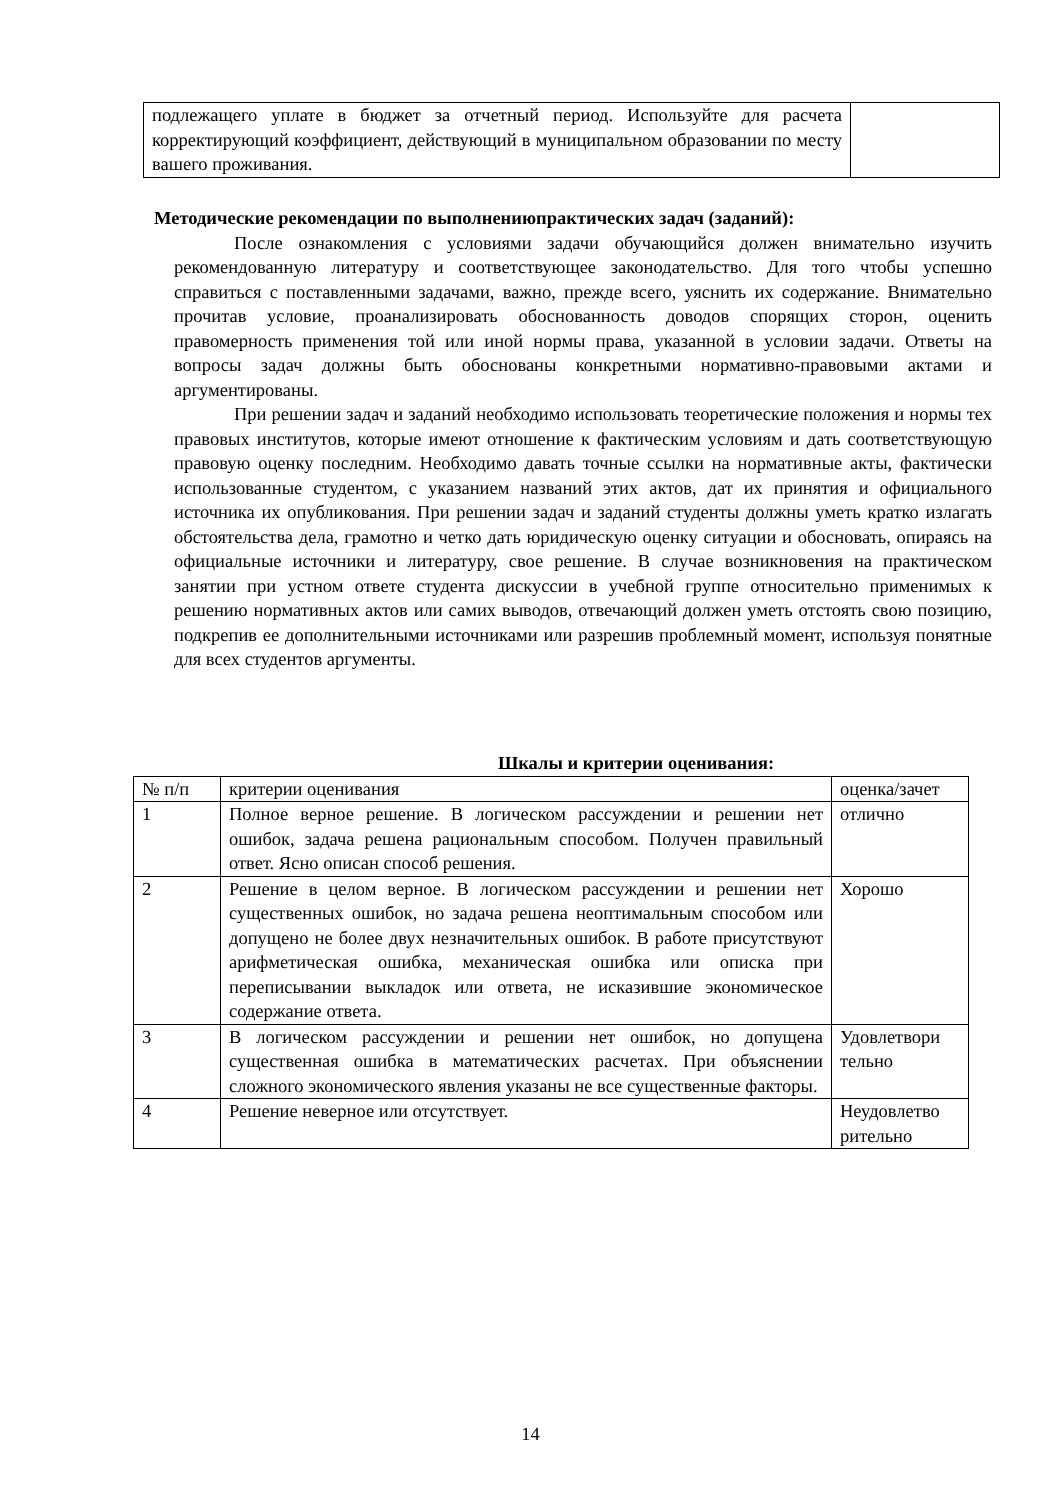| подлежащего уплате в бюджет за отчетный период. Используйте для расчета корректирующий коэффициент, действующий в муниципальном образовании по месту вашего проживания. | |
Методические рекомендации по выполнениюпрактических задач (заданий):
После ознакомления с условиями задачи обучающийся должен внимательно изучить рекомендованную литературу и соответствующее законодательство. Для того чтобы успешно справиться с поставленными задачами, важно, прежде всего, уяснить их содержание. Внимательно прочитав условие, проанализировать обоснованность доводов спорящих сторон, оценить правомерность применения той или иной нормы права, указанной в условии задачи. Ответы на вопросы задач должны быть обоснованы конкретными нормативно-правовыми актами и аргументированы.
При решении задач и заданий необходимо использовать теоретические положения и нормы тех правовых институтов, которые имеют отношение к фактическим условиям и дать соответствующую правовую оценку последним. Необходимо давать точные ссылки на нормативные акты, фактически использованные студентом, с указанием названий этих актов, дат их принятия и официального источника их опубликования. При решении задач и заданий студенты должны уметь кратко излагать обстоятельства дела, грамотно и четко дать юридическую оценку ситуации и обосновать, опираясь на официальные источники и литературу, свое решение. В случае возникновения на практическом занятии при устном ответе студента дискуссии в учебной группе относительно применимых к решению нормативных актов или самих выводов, отвечающий должен уметь отстоять свою позицию, подкрепив ее дополнительными источниками или разрешив проблемный момент, используя понятные для всех студентов аргументы.
Шкалы и критерии оценивания:
| № п/п | критерии оценивания | оценка/зачет |
| --- | --- | --- |
| 1 | Полное верное решение. В логическом рассуждении и решении нет ошибок, задача решена рациональным способом. Получен правильный ответ. Ясно описан способ решения. | отлично |
| 2 | Решение в целом верное. В логическом рассуждении и решении нет существенных ошибок, но задача решена неоптимальным способом или допущено не более двух незначительных ошибок. В работе присутствуют арифметическая ошибка, механическая ошибка или описка при переписывании выкладок или ответа, не исказившие экономическое содержание ответа. | Хорошо |
| 3 | В логическом рассуждении и решении нет ошибок, но допущена существенная ошибка в математических расчетах. При объяснении сложного экономического явления указаны не все существенные факторы. | Удовлетвори тельно |
| 4 | Решение неверное или отсутствует. | Неудовлетво рительно |
14